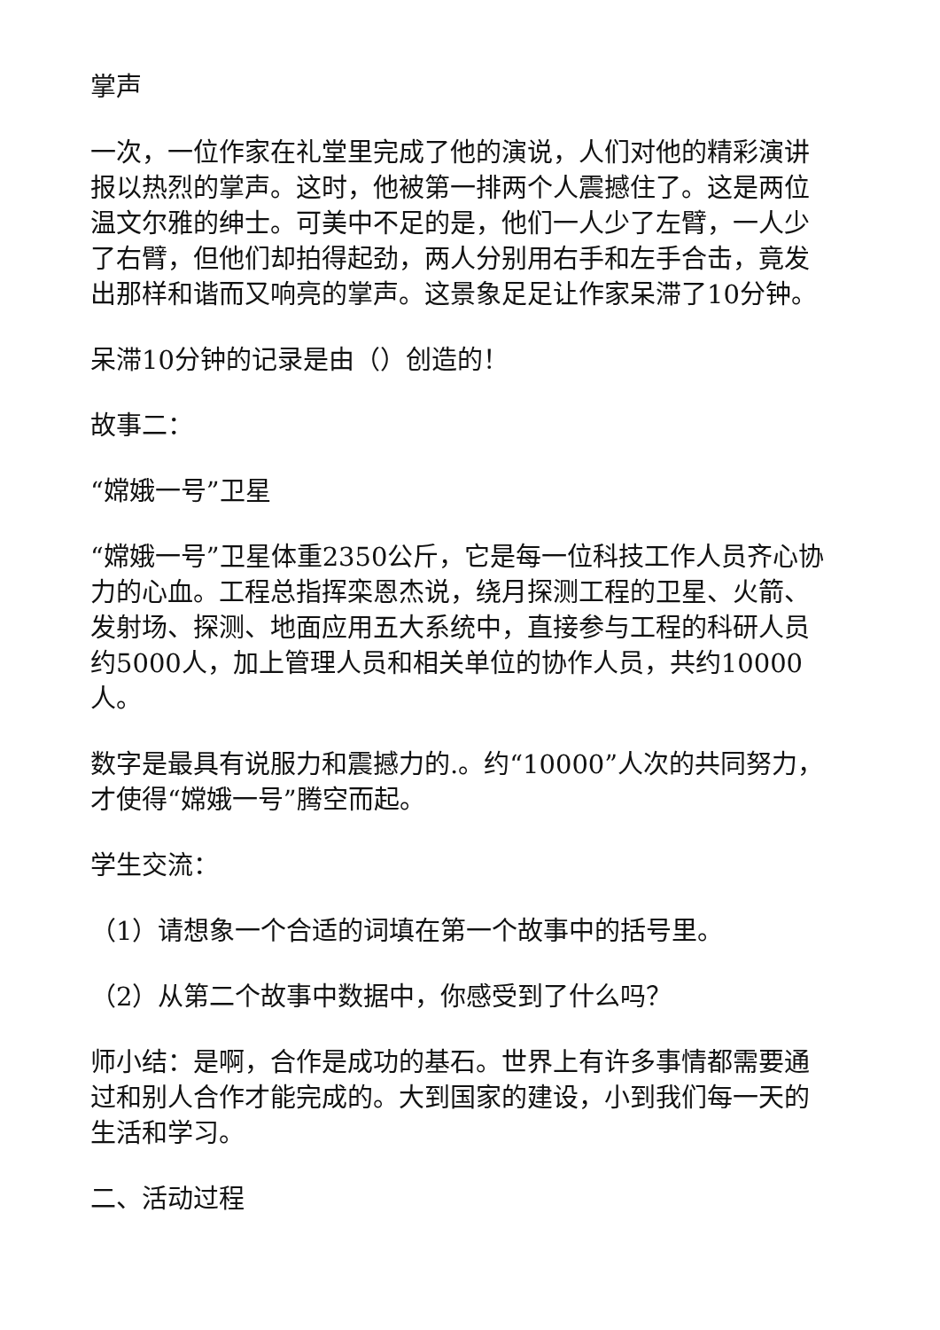掌声
一次，一位作家在礼堂里完成了他的演说，人们对他的精彩演讲报以热烈的掌声。这时，他被第一排两个人震撼住了。这是两位温文尔雅的绅士。可美中不足的是，他们一人少了左臂，一人少了右臂，但他们却拍得起劲，两人分别用右手和左手合击，竟发出那样和谐而又响亮的掌声。这景象足足让作家呆滞了10分钟。
呆滞10分钟的记录是由（）创造的！
故事二：
“嫦娥一号”卫星
“嫦娥一号”卫星体重2350公斤，它是每一位科技工作人员齐心协力的心血。工程总指挥栾恩杰说，绕月探测工程的卫星、火箭、发射场、探测、地面应用五大系统中，直接参与工程的科研人员约5000人，加上管理人员和相关单位的协作人员，共约10000人。
数字是最具有说服力和震撼力的.。约“10000”人次的共同努力，才使得“嫦娥一号”腾空而起。
学生交流：
（1）请想象一个合适的词填在第一个故事中的括号里。
（2）从第二个故事中数据中，你感受到了什么吗？
师小结：是啊，合作是成功的基石。世界上有许多事情都需要通过和别人合作才能完成的。大到国家的建设，小到我们每一天的生活和学习。
二、活动过程